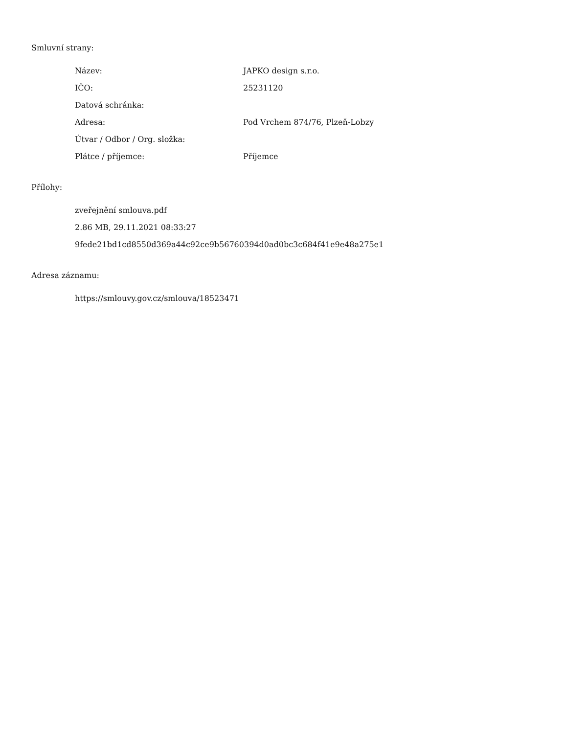Smluvní strany:
| Název: | JAPKO design s.r.o. |
| IČO: | 25231120 |
| Datová schránka: | |
| Adresa: | Pod Vrchem 874/76, Plzeň-Lobzy |
| Útvar / Odbor / Org. složka: | |
| Plátce / příjemce: | Příjemce |
Přílohy:
zveřejnění smlouva.pdf
2.86 MB, 29.11.2021 08:33:27
9fede21bd1cd8550d369a44c92ce9b56760394d0ad0bc3c684f41e9e48a275e1
Adresa záznamu:
https://smlouvy.gov.cz/smlouva/18523471